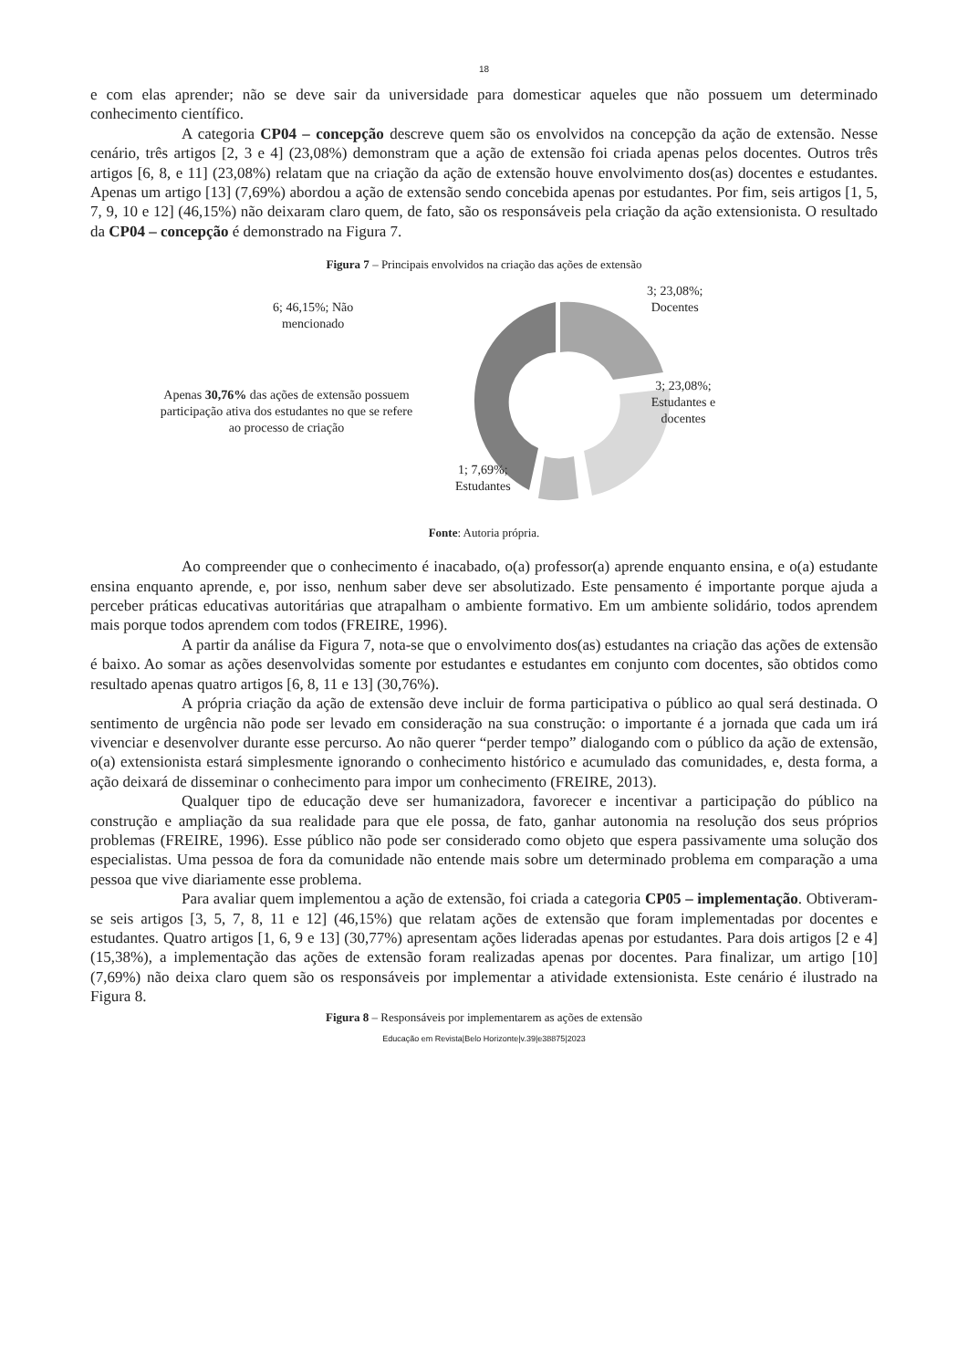18
e com elas aprender; não se deve sair da universidade para domesticar aqueles que não possuem um determinado conhecimento científico.
A categoria CP04 – concepção descreve quem são os envolvidos na concepção da ação de extensão. Nesse cenário, três artigos [2, 3 e 4] (23,08%) demonstram que a ação de extensão foi criada apenas pelos docentes. Outros três artigos [6, 8, e 11] (23,08%) relatam que na criação da ação de extensão houve envolvimento dos(as) docentes e estudantes. Apenas um artigo [13] (7,69%) abordou a ação de extensão sendo concebida apenas por estudantes. Por fim, seis artigos [1, 5, 7, 9, 10 e 12] (46,15%) não deixaram claro quem, de fato, são os responsáveis pela criação da ação extensionista. O resultado da CP04 – concepção é demonstrado na Figura 7.
Figura 7 – Principais envolvidos na criação das ações de extensão
3; 23,08%;
Docentes
6; 46,15%; Não
mencionado
3; 23,08%;
Estudantes e
docentes
Apenas 30,76% das ações de extensão possuem participação ativa dos estudantes no que se refere ao processo de criação
1; 7,69%;
Estudantes
Fonte: Autoria própria.
Ao compreender que o conhecimento é inacabado, o(a) professor(a) aprende enquanto ensina, e o(a) estudante ensina enquanto aprende, e, por isso, nenhum saber deve ser absolutizado. Este pensamento é importante porque ajuda a perceber práticas educativas autoritárias que atrapalham o ambiente formativo. Em um ambiente solidário, todos aprendem mais porque todos aprendem com todos (FREIRE, 1996).
A partir da análise da Figura 7, nota-se que o envolvimento dos(as) estudantes na criação das ações de extensão é baixo. Ao somar as ações desenvolvidas somente por estudantes e estudantes em conjunto com docentes, são obtidos como resultado apenas quatro artigos [6, 8, 11 e 13] (30,76%).
A própria criação da ação de extensão deve incluir de forma participativa o público ao qual será destinada. O sentimento de urgência não pode ser levado em consideração na sua construção: o importante é a jornada que cada um irá vivenciar e desenvolver durante esse percurso. Ao não querer “perder tempo” dialogando com o público da ação de extensão, o(a) extensionista estará simplesmente ignorando o conhecimento histórico e acumulado das comunidades, e, desta forma, a ação deixará de disseminar o conhecimento para impor um conhecimento (FREIRE, 2013).
Qualquer tipo de educação deve ser humanizadora, favorecer e incentivar a participação do público na construção e ampliação da sua realidade para que ele possa, de fato, ganhar autonomia na resolução dos seus próprios problemas (FREIRE, 1996). Esse público não pode ser considerado como objeto que espera passivamente uma solução dos especialistas. Uma pessoa de fora da comunidade não entende mais sobre um determinado problema em comparação a uma pessoa que vive diariamente esse problema.
Para avaliar quem implementou a ação de extensão, foi criada a categoria CP05 – implementação. Obtiveram-se seis artigos [3, 5, 7, 8, 11 e 12] (46,15%) que relatam ações de extensão que foram implementadas por docentes e estudantes. Quatro artigos [1, 6, 9 e 13] (30,77%) apresentam ações lideradas apenas por estudantes. Para dois artigos [2 e 4] (15,38%), a implementação das ações de extensão foram realizadas apenas por docentes. Para finalizar, um artigo [10] (7,69%) não deixa claro quem são os responsáveis por implementar a atividade extensionista. Este cenário é ilustrado na Figura 8.
Figura 8 – Responsáveis por implementarem as ações de extensão
Educação em Revista|Belo Horizonte|v.39|e38875|2023